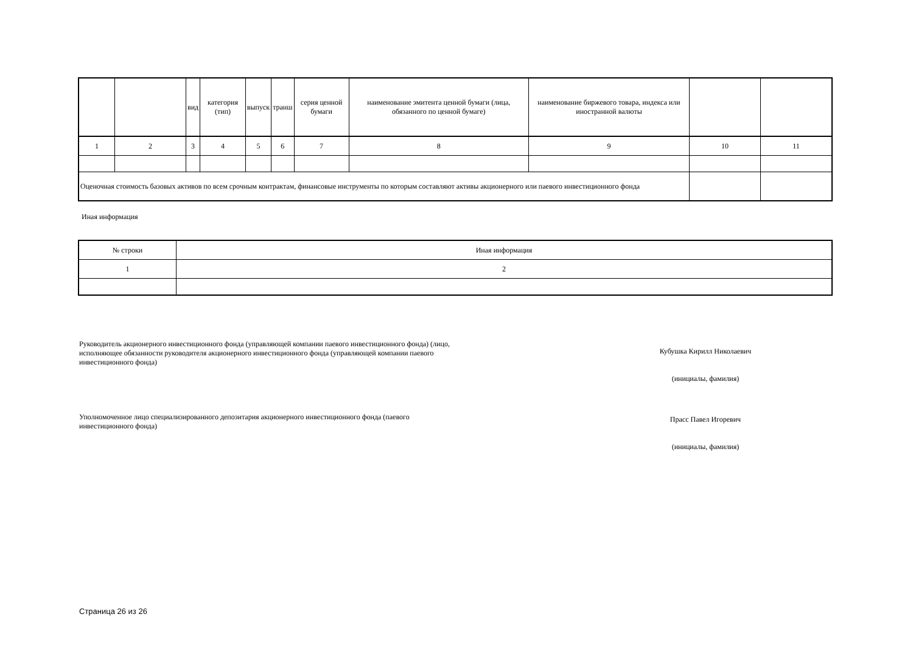| | | вид | категория (тип) | выпуск | транш | серия ценной бумаги | наименование эмитента ценной бумаги (лица, обязанного по ценной бумаге) | наименование биржевого товара, индекса или иностранной валюты | | |
| --- | --- | --- | --- | --- | --- | --- | --- | --- | --- | --- |
| 1 | 2 | 3 | 4 | 5 | 6 | 7 | 8 | 9 | 10 | 11 |
| Оценочная стоимость базовых активов по всем срочным контрактам, финансовые инструменты по которым составляют активы акционерного или паевого инвестиционного фонда | | | | | | | | | | |
Иная информация
| № строки | Иная информация |
| --- | --- |
| 1 | 2 |
Руководитель акционерного инвестиционного фонда (управляющей компании паевого инвестиционного фонда) (лицо, исполняющее обязанности руководителя акционерного инвестиционного фонда (управляющей компании паевого инвестиционного фонда)
Кубушка Кирилл Николаевич
(инициалы, фамилия)
Уполномоченное лицо специализированного депозитария акционерного инвестиционного фонда (паевого инвестиционного фонда)
Прасс Павел Игоревич
(инициалы, фамилия)
Страница 26 из 26